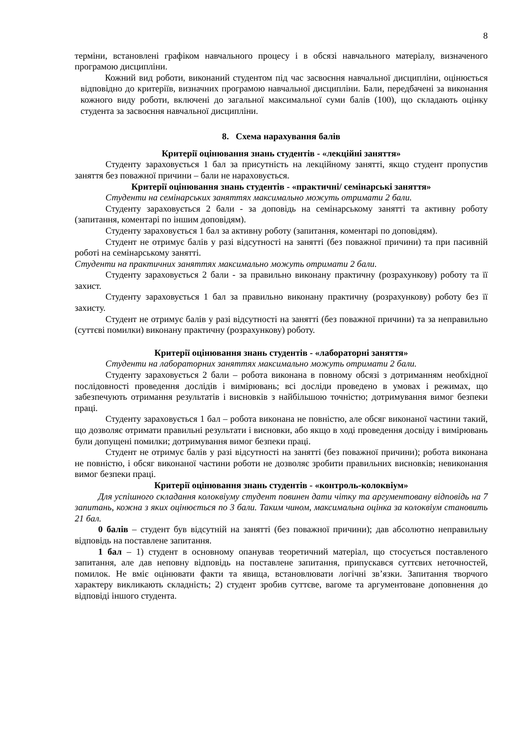8
терміни, встановлені графіком навчального процесу і в обсязі навчального матеріалу, визначеного програмою дисципліни.
Кожний вид роботи, виконаний студентом під час засвоєння навчальної дисципліни, оцінюється відповідно до критеріїв, визначних програмою навчальної дисципліни. Бали, передбачені за виконання кожного виду роботи, включені до загальної максимальної суми балів (100), що складають оцінку студента за засвоєння навчальної дисципліни.
8. Схема нарахування балів
Критерії оцінювання знань студентів - «лекційні заняття»
Студенту зараховується 1 бал за присутність на лекційному занятті, якщо студент пропустив заняття без поважної причини – бали не нараховується.
Критерії оцінювання знань студентів - «практичні/ семінарські заняття»
Студенти на семінарських заняттях максимально можуть отримати 2 бали.
Студенту зараховується 2 бали - за доповідь на семінарському занятті та активну роботу (запитання, коментарі по іншим доповідям).
Студенту зараховується 1 бал за активну роботу (запитання, коментарі по доповідям).
Студент не отримує балів у разі відсутності на занятті (без поважної причини) та при пасивній роботі на семінарському занятті.
Студенти на практичних заняттях максимально можуть отримати 2 бали.
Студенту зараховується 2 бали - за правильно виконану практичну (розрахункову) роботу та її захист.
Студенту зараховується 1 бал за правильно виконану практичну (розрахункову) роботу без її захисту.
Студент не отримує балів у разі відсутності на занятті (без поважної причини) та за неправильно (суттєві помилки) виконану практичну (розрахункову) роботу.
Критерії оцінювання знань студентів - «лабораторні заняття»
Студенти на лабораторних заняттях максимально можуть отримати 2 бали.
Студенту зараховується 2 бали – робота виконана в повному обсязі з дотриманням необхідної послідовності проведення дослідів і вимірювань; всі досліди проведено в умовах і режимах, що забезпечують отримання результатів і висновків з найбільшою точністю; дотримування вимог безпеки праці.
Студенту зараховується 1 бал – робота виконана не повністю, але обсяг виконаної частини такий, що дозволяє отримати правильні результати і висновки, або якщо в ході проведення досвіду і вимірювань були допущені помилки; дотримування вимог безпеки праці.
Студент не отримує балів у разі відсутності на занятті (без поважної причини); робота виконана не повністю, і обсяг виконаної частини роботи не дозволяє зробити правильних висновків; невиконання вимог безпеки праці.
Критерії оцінювання знань студентів - «контроль-колоквіум»
Для успішного складання колоквіуму студент повинен дати чітку та аргументовану відповідь на 7 запитань, кожна з яких оцінюється по 3 бали. Таким чином, максимальна оцінка за колоквіум становить 21 бал.
0 балів – студент був відсутній на занятті (без поважної причини); дав абсолютно неправильну відповідь на поставлене запитання.
1 бал – 1) студент в основному опанував теоретичний матеріал, що стосується поставленого запитання, але дав неповну відповідь на поставлене запитання, припускався суттєвих неточностей, помилок. Не вміє оцінювати факти та явища, встановлювати логічні зв’язки. Запитання творчого характеру викликають складність; 2) студент зробив суттєве, вагоме та аргументоване доповнення до відповіді іншого студента.